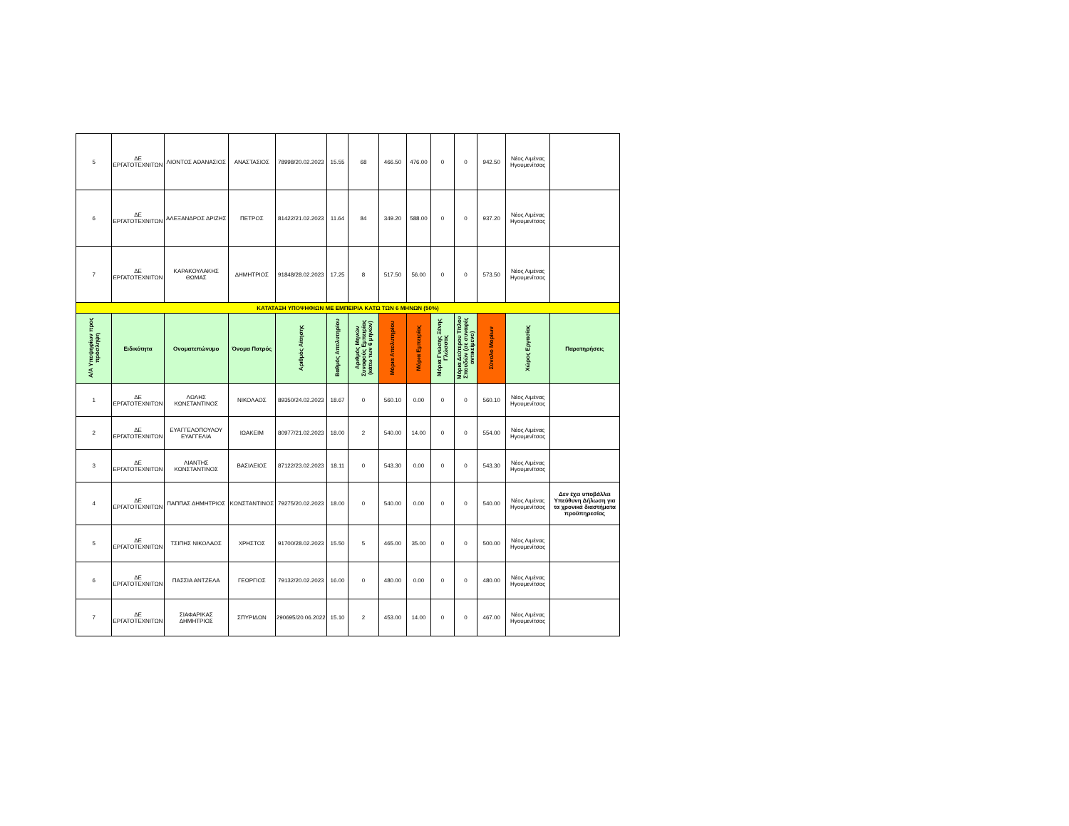| 5 | ΔΕ ΕΡΓΑΤΟΤΕΧΝΙΤΩΝ | ΛΙΟΝΤΟΣ ΑΘΑΝΑΣΙΟΣ | ΑΝΑΣΤΑΣΙΟΣ | 78998/20.02.2023 | 15.55 | 68 | 466.50 | 476.00 | 0 | 0 | 942.50 | Νέος Λιμένας Ηγουμενίτσας | |
| 6 | ΔΕ ΕΡΓΑΤΟΤΕΧΝΙΤΩΝ | ΑΛΕΞΑΝΔΡΟΣ ΔΡΙΖΗΣ | ΠΕΤΡΟΣ | 81422/21.02.2023 | 11.64 | 84 | 349.20 | 588.00 | 0 | 0 | 937.20 | Νέος Λιμένας Ηγουμενίτσας | |
| 7 | ΔΕ ΕΡΓΑΤΟΤΕΧΝΙΤΩΝ | ΚΑΡΑΚΟΥΛΑΚΗΣ ΘΩΜΑΣ | ΔΗΜΗΤΡΙΟΣ | 91848/28.02.2023 | 17.25 | 8 | 517.50 | 56.00 | 0 | 0 | 573.50 | Νέος Λιμένας Ηγουμενίτσας | |
| ΚΑΤΑΤΑΞΗ ΥΠΟΨΗΦΙΩΝ ΜΕ ΕΜΠΕΙΡΙΑ ΚΑΤΩ ΤΩΝ 6 ΜΗΝΩΝ (50%) | | | | | | | | | | | | | |
| Α/Α Υποψηφίων προς πρόσληψη | Ειδικότητα | Ονοματεπώνυμο | Όνομα Πατρός | Αριθμός Αίτησης | Βαθμός Απολυτηρίου | Αριθμός Μηνών Συναφούς Εμπειρίας (κάτω των 6 μηνών) | Μόρια Απολυτηρίου | Μόρια Εμπειρίας | Μόρια Γνώσης Ξένης Γλώσσας | Μόρια Δεύτερου Τίτλου Σπουδών (σε συναφές αντικείμενο) | Σύνολο Μορίων | Χώρος Εργασίας | Παρατηρήσεις |
| 1 | ΔΕ ΕΡΓΑΤΟΤΕΧΝΙΤΩΝ | ΛΩΛΗΣ ΚΩΝΣΤΑΝΤΙΝΟΣ | ΝΙΚΟΛΑΟΣ | 89350/24.02.2023 | 18.67 | 0 | 560.10 | 0.00 | 0 | 0 | 560.10 | Νέος Λιμένας Ηγουμενίτσας | |
| 2 | ΔΕ ΕΡΓΑΤΟΤΕΧΝΙΤΩΝ | ΕΥΑΓΓΕΛΟΠΟΥΛΟΥ ΕΥΑΓΓΕΛΙΑ | ΙΩΑΚΕΙΜ | 80977/21.02.2023 | 18.00 | 2 | 540.00 | 14.00 | 0 | 0 | 554.00 | Νέος Λιμένας Ηγουμενίτσας | |
| 3 | ΔΕ ΕΡΓΑΤΟΤΕΧΝΙΤΩΝ | ΛΙΑΝΤΗΣ ΚΩΝΣΤΑΝΤΙΝΟΣ | ΒΑΣΙΛΕΙΟΣ | 87122/23.02.2023 | 18.11 | 0 | 543.30 | 0.00 | 0 | 0 | 543.30 | Νέος Λιμένας Ηγουμενίτσας | |
| 4 | ΔΕ ΕΡΓΑΤΟΤΕΧΝΙΤΩΝ | ΠΑΠΠΑΣ ΔΗΜΗΤΡΙΟΣ | ΚΩΝΣΤΑΝΤΙΝΟΣ | 79275/20.02.2023 | 18.00 | 0 | 540.00 | 0.00 | 0 | 0 | 540.00 | Νέος Λιμένας Ηγουμενίτσας | Δεν έχει υποβάλλει Υπεύθυνη Δήλωση για τα χρονικά διαστήματα προϋπηρεσίας |
| 5 | ΔΕ ΕΡΓΑΤΟΤΕΧΝΙΤΩΝ | ΤΣΙΠΗΣ ΝΙΚΟΛΑΟΣ | ΧΡΗΣΤΟΣ | 91700/28.02.2023 | 15.50 | 5 | 465.00 | 35.00 | 0 | 0 | 500.00 | Νέος Λιμένας Ηγουμενίτσας | |
| 6 | ΔΕ ΕΡΓΑΤΟΤΕΧΝΙΤΩΝ | ΠΑΣΣΙΑ ΑΝΤΖΕΛΑ | ΓΕΩΡΓΙΟΣ | 79132/20.02.2023 | 16.00 | 0 | 480.00 | 0.00 | 0 | 0 | 480.00 | Νέος Λιμένας Ηγουμενίτσας | |
| 7 | ΔΕ ΕΡΓΑΤΟΤΕΧΝΙΤΩΝ | ΣΙΑΦΑΡΙΚΑΣ ΔΗΜΗΤΡΙΟΣ | ΣΠΥΡΙΔΩΝ | 290695/20.06.2022 | 15.10 | 2 | 453.00 | 14.00 | 0 | 0 | 467.00 | Νέος Λιμένας Ηγουμενίτσας | |